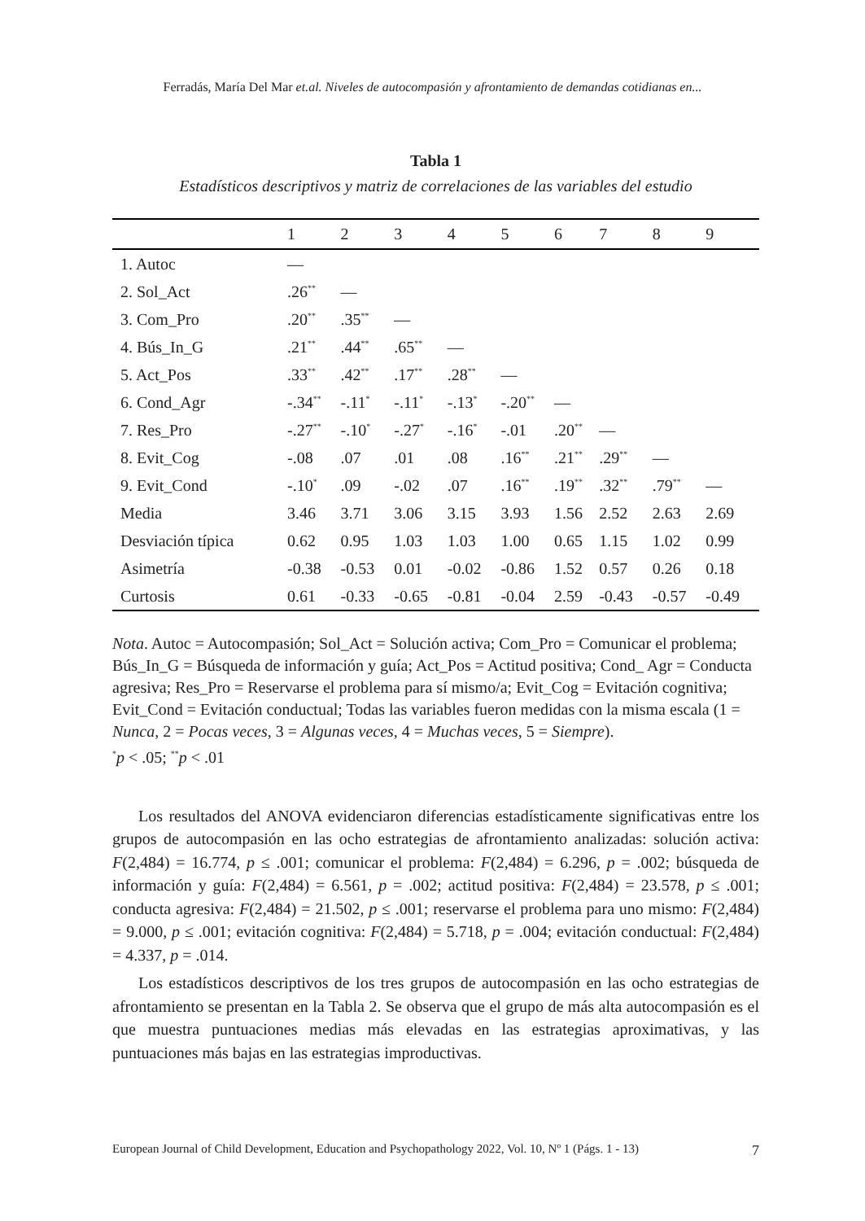Ferradás, María Del Mar et.al. Niveles de autocompasión y afrontamiento de demandas cotidianas en...
Tabla 1
Estadísticos descriptivos y matriz de correlaciones de las variables del estudio
| | 1 | 2 | 3 | 4 | 5 | 6 | 7 | 8 | 9 |
| --- | --- | --- | --- | --- | --- | --- | --- | --- | --- |
| 1. Autoc | — | | | | | | | | |
| 2. Sol_Act | .26<sup>**</sup> | — | | | | | | | |
| 3. Com_Pro | .20<sup>**</sup> | .35<sup>**</sup> | — | | | | | | |
| 4. Bús_In_G | .21<sup>**</sup> | .44<sup>**</sup> | .65<sup>**</sup> | — | | | | | |
| 5. Act_Pos | .33<sup>**</sup> | .42<sup>**</sup> | .17<sup>**</sup> | .28<sup>**</sup> | — | | | | |
| 6. Cond_Agr | -.34<sup>**</sup> | -.11<sup>*</sup> | -.11<sup>*</sup> | -.13<sup>*</sup> | -.20<sup>**</sup> | — | | | |
| 7. Res_Pro | -.27<sup>**</sup> | -.10<sup>*</sup> | -.27<sup>*</sup> | -.16<sup>*</sup> | -.01 | .20<sup>**</sup> | — | | |
| 8. Evit_Cog | -.08 | .07 | .01 | .08 | .16<sup>**</sup> | .21<sup>**</sup> | .29<sup>**</sup> | — | |
| 9. Evit_Cond | -.10<sup>*</sup> | .09 | -.02 | .07 | .16<sup>**</sup> | .19<sup>**</sup> | .32<sup>**</sup> | .79<sup>**</sup> | — |
| Media | 3.46 | 3.71 | 3.06 | 3.15 | 3.93 | 1.56 | 2.52 | 2.63 | 2.69 |
| Desviación típica | 0.62 | 0.95 | 1.03 | 1.03 | 1.00 | 0.65 | 1.15 | 1.02 | 0.99 |
| Asimetría | -0.38 | -0.53 | 0.01 | -0.02 | -0.86 | 1.52 | 0.57 | 0.26 | 0.18 |
| Curtosis | 0.61 | -0.33 | -0.65 | -0.81 | -0.04 | 2.59 | -0.43 | -0.57 | -0.49 |
Nota. Autoc = Autocompasión; Sol_Act = Solución activa; Com_Pro = Comunicar el problema; Bús_In_G = Búsqueda de información y guía; Act_Pos = Actitud positiva; Cond_ Agr = Conducta agresiva; Res_Pro = Reservarse el problema para sí mismo/a; Evit_Cog = Evitación cognitiva; Evit_Cond = Evitación conductual; Todas las variables fueron medidas con la misma escala (1 = Nunca, 2 = Pocas veces, 3 = Algunas veces, 4 = Muchas veces, 5 = Siempre).
<sup>*</sup> p < .05; <sup>**</sup>p < .01
Los resultados del ANOVA evidenciaron diferencias estadísticamente significativas entre los grupos de autocompasión en las ocho estrategias de afrontamiento analizadas: solución activa: F(2,484) = 16.774, p ≤ .001; comunicar el problema: F(2,484) = 6.296, p = .002; búsqueda de información y guía: F(2,484) = 6.561, p = .002; actitud positiva: F(2,484) = 23.578, p ≤ .001; conducta agresiva: F(2,484) = 21.502, p ≤ .001; reservarse el problema para uno mismo: F(2,484) = 9.000, p ≤ .001; evitación cognitiva: F(2,484) = 5.718, p = .004; evitación conductual: F(2,484) = 4.337, p = .014.
Los estadísticos descriptivos de los tres grupos de autocompasión en las ocho estrategias de afrontamiento se presentan en la Tabla 2. Se observa que el grupo de más alta autocompasión es el que muestra puntuaciones medias más elevadas en las estrategias aproximativas, y las puntuaciones más bajas en las estrategias improductivas.
European Journal of Child Development, Education and Psychopathology 2022, Vol. 10, Nº 1 (Págs. 1 - 13) 7